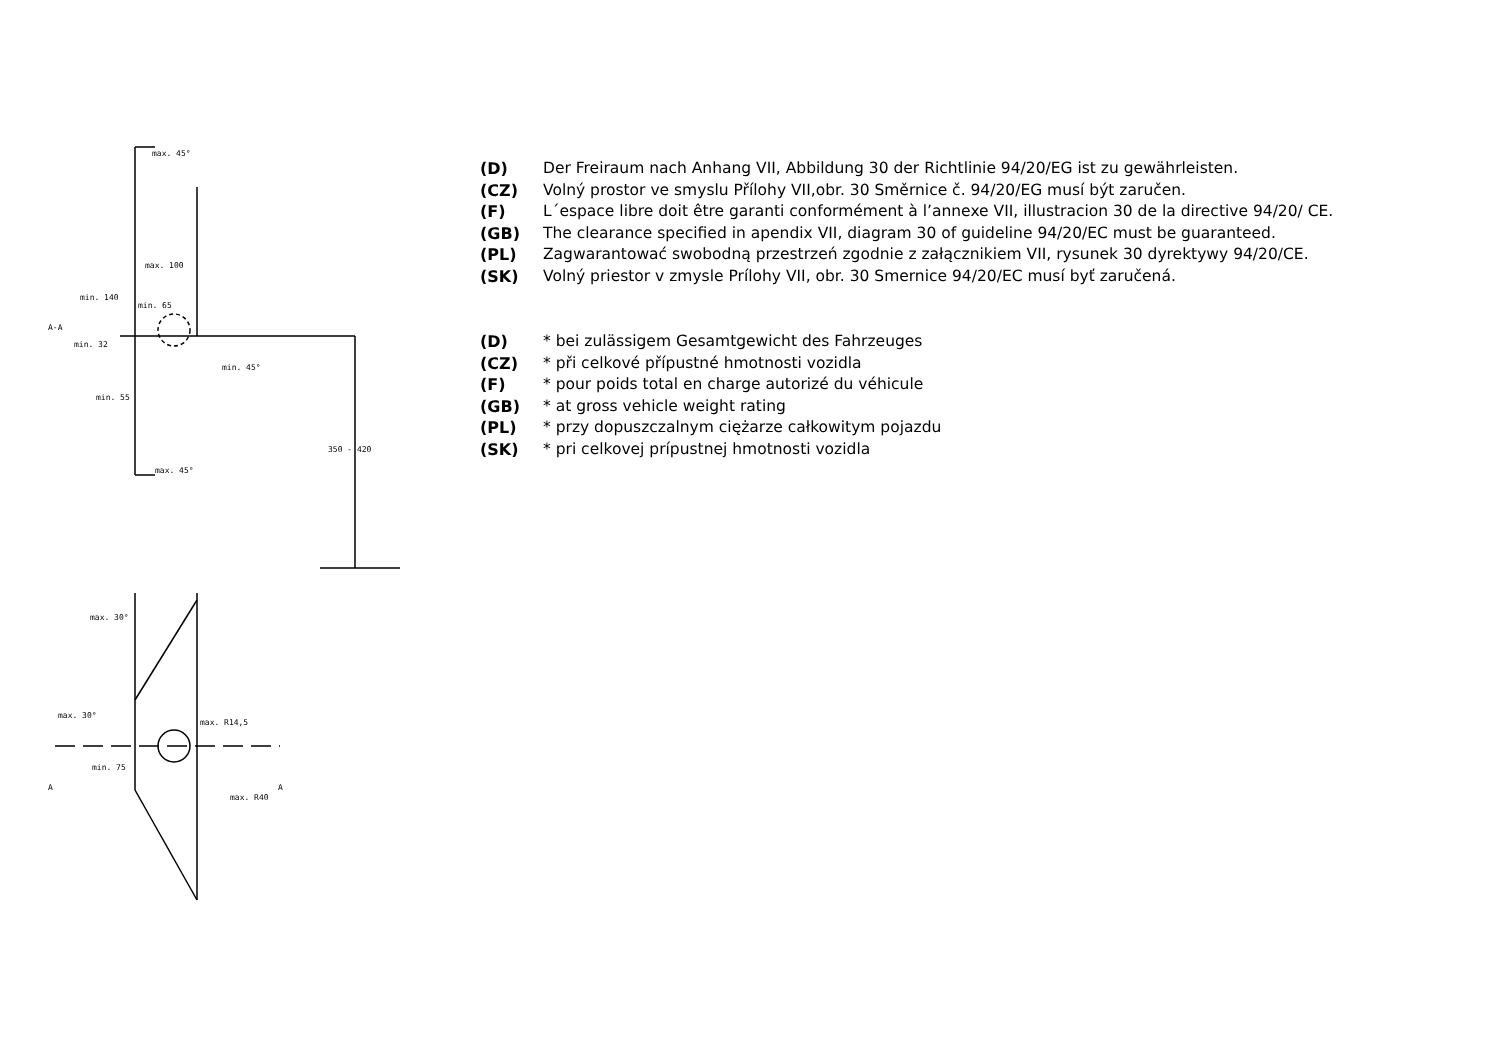max. 45°
max. 100
min. 140
min. 65
min. 32
min. 45°
min. 55
max. 45°
350 - 420
A-A
max. 30°
max. 30°
max. R14,5
min. 75
max. R40
A
A
(D) Der Freiraum nach Anhang VII, Abbildung 30 der Richtlinie 94/20/EG ist zu gewährleisten.
(CZ) Volný prostor ve smyslu Přílohy VII,obr. 30 Směrnice č. 94/20/EG musí být zaručen.
(F) L´espace libre doit être garanti conformément à l’annexe VII, illustracion 30 de la directive 94/20/ CE.
(GB) The clearance specified in apendix VII, diagram 30 of guideline 94/20/EC must be guaranteed.
(PL) Zagwarantować swobodną przestrzeń zgodnie z załącznikiem VII, rysunek 30 dyrektywy 94/20/CE.
(SK) Volný priestor v zmysle Prílohy VII, obr. 30 Smernice 94/20/EC musí byť zaručená.
(D) * bei zulässigem Gesamtgewicht des Fahrzeuges
(CZ) * při celkové přípustné hmotnosti vozidla
(F) * pour poids total en charge autorizé du véhicule
(GB) * at gross vehicle weight rating
(PL) * przy dopuszczalnym ciężarze całkowitym pojazdu
(SK) * pri celkovej prípustnej hmotnosti vozidla